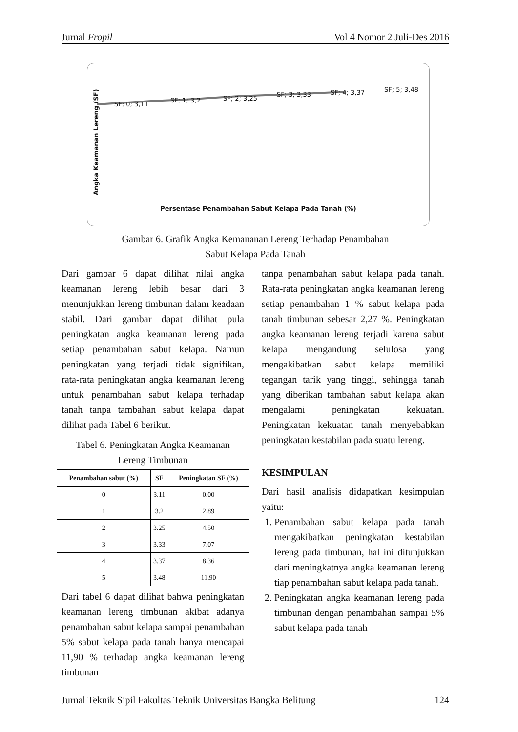Jurnal Fropil Vol 4 Nomor 2 Juli-Des 2016
SF; 0; 3,11
SF; 1; 3,2 SF; 2; 3,25
SF; 3; 3,33 SF; 4; 3,37 SF; 5; 3,48
Angka Keamanan Lereng (SF)
Persentase Penambahan Sabut Kelapa Pada Tanah (%)
Gambar 6. Grafik Angka Kemananan Lereng Terhadap Penambahan
Sabut Kelapa Pada Tanah
Dari gambar 6 dapat dilihat nilai angka keamanan lereng lebih besar dari 3 menunjukkan lereng timbunan dalam keadaan stabil. Dari gambar dapat dilihat pula peningkatan angka keamanan lereng pada setiap penambahan sabut kelapa. Namun peningkatan yang terjadi tidak signifikan, rata-rata peningkatan angka keamanan lereng untuk penambahan sabut kelapa terhadap tanah tanpa tambahan sabut kelapa dapat dilihat pada Tabel 6 berikut.
Tabel 6. Peningkatan Angka Keamanan Lereng Timbunan
| Penambahan sabut (%) | SF | Peningkatan SF (%) |
| --- | --- | --- |
| 0 | 3.11 | 0.00 |
| 1 | 3.2 | 2.89 |
| 2 | 3.25 | 4.50 |
| 3 | 3.33 | 7.07 |
| 4 | 3.37 | 8.36 |
| 5 | 3.48 | 11.90 |
Dari tabel 6 dapat dilihat bahwa peningkatan keamanan lereng timbunan akibat adanya penambahan sabut kelapa sampai penambahan 5% sabut kelapa pada tanah hanya mencapai 11,90 % terhadap angka keamanan lereng timbunan
tanpa penambahan sabut kelapa pada tanah. Rata-rata peningkatan angka keamanan lereng setiap penambahan 1 % sabut kelapa pada tanah timbunan sebesar 2,27 %. Peningkatan angka keamanan lereng terjadi karena sabut kelapa mengandung selulosa yang mengakibatkan sabut kelapa memiliki tegangan tarik yang tinggi, sehingga tanah yang diberikan tambahan sabut kelapa akan mengalami peningkatan kekuatan. Peningkatan kekuatan tanah menyebabkan peningkatan kestabilan pada suatu lereng.
KESIMPULAN
Dari hasil analisis didapatkan kesimpulan yaitu:
1. Penambahan sabut kelapa pada tanah mengakibatkan peningkatan kestabilan lereng pada timbunan, hal ini ditunjukkan dari meningkatnya angka keamanan lereng tiap penambahan sabut kelapa pada tanah.
2. Peningkatan angka keamanan lereng pada timbunan dengan penambahan sampai 5% sabut kelapa pada tanah
Jurnal Teknik Sipil Fakultas Teknik Universitas Bangka Belitung 124